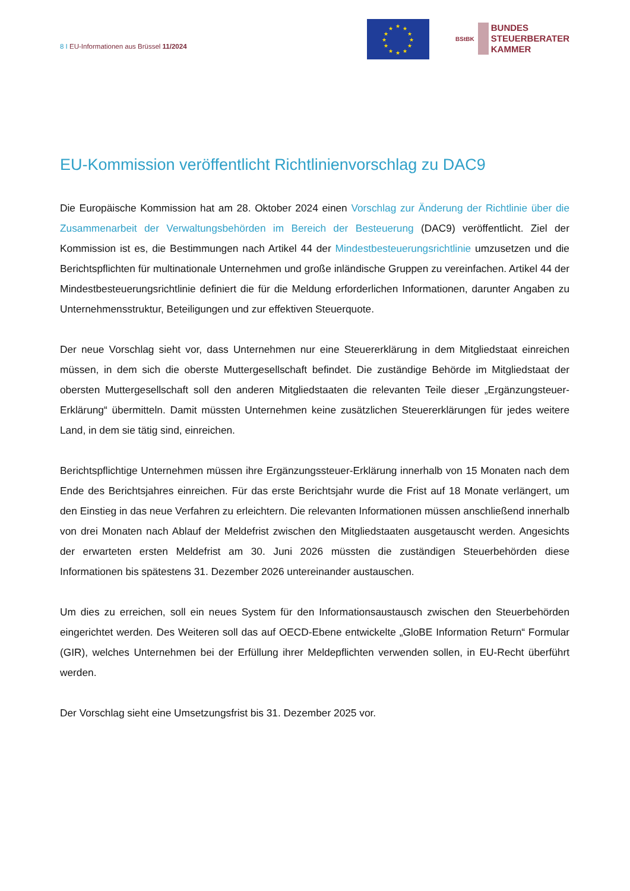8 I EU-Informationen aus Brüssel 11/2024
★
★
★
★
★
★
★
★
★
★
★
★
BStBK
BUNDES
STEUERBERATER
KAMMER
EU-Kommission veröffentlicht Richtlinienvorschlag zu DAC9
Die Europäische Kommission hat am 28. Oktober 2024 einen Vorschlag zur Änderung der Richtlinie über die Zusammenarbeit der Verwaltungsbehörden im Bereich der Besteuerung (DAC9) veröffentlicht. Ziel der Kommission ist es, die Bestimmungen nach Artikel 44 der Mindestbesteuerungsrichtlinie umzusetzen und die Berichtspflichten für multinationale Unternehmen und große inländische Gruppen zu vereinfachen. Artikel 44 der Mindestbesteuerungsrichtlinie definiert die für die Meldung erforderlichen Informationen, darunter Angaben zu Unternehmensstruktur, Beteiligungen und zur effektiven Steuerquote.
Der neue Vorschlag sieht vor, dass Unternehmen nur eine Steuererklärung in dem Mitgliedstaat einreichen müssen, in dem sich die oberste Muttergesellschaft befindet. Die zuständige Behörde im Mitgliedstaat der obersten Muttergesellschaft soll den anderen Mitgliedstaaten die relevanten Teile dieser „Ergänzungsteuer-Erklärung“ übermitteln. Damit müssten Unternehmen keine zusätzlichen Steuererklärungen für jedes weitere Land, in dem sie tätig sind, einreichen.
Berichtspflichtige Unternehmen müssen ihre Ergänzungssteuer-Erklärung innerhalb von 15 Monaten nach dem Ende des Berichtsjahres einreichen. Für das erste Berichtsjahr wurde die Frist auf 18 Monate verlängert, um den Einstieg in das neue Verfahren zu erleichtern. Die relevanten Informationen müssen anschließend innerhalb von drei Monaten nach Ablauf der Meldefrist zwischen den Mitgliedstaaten ausgetauscht werden. Angesichts der erwarteten ersten Meldefrist am 30. Juni 2026 müssten die zuständigen Steuerbehörden diese Informationen bis spätestens 31. Dezember 2026 untereinander austauschen.
Um dies zu erreichen, soll ein neues System für den Informationsaustausch zwischen den Steuerbehörden eingerichtet werden. Des Weiteren soll das auf OECD-Ebene entwickelte „GloBE Information Return“ Formular (GIR), welches Unternehmen bei der Erfüllung ihrer Meldepflichten verwenden sollen, in EU-Recht überführt werden.
Der Vorschlag sieht eine Umsetzungsfrist bis 31. Dezember 2025 vor.